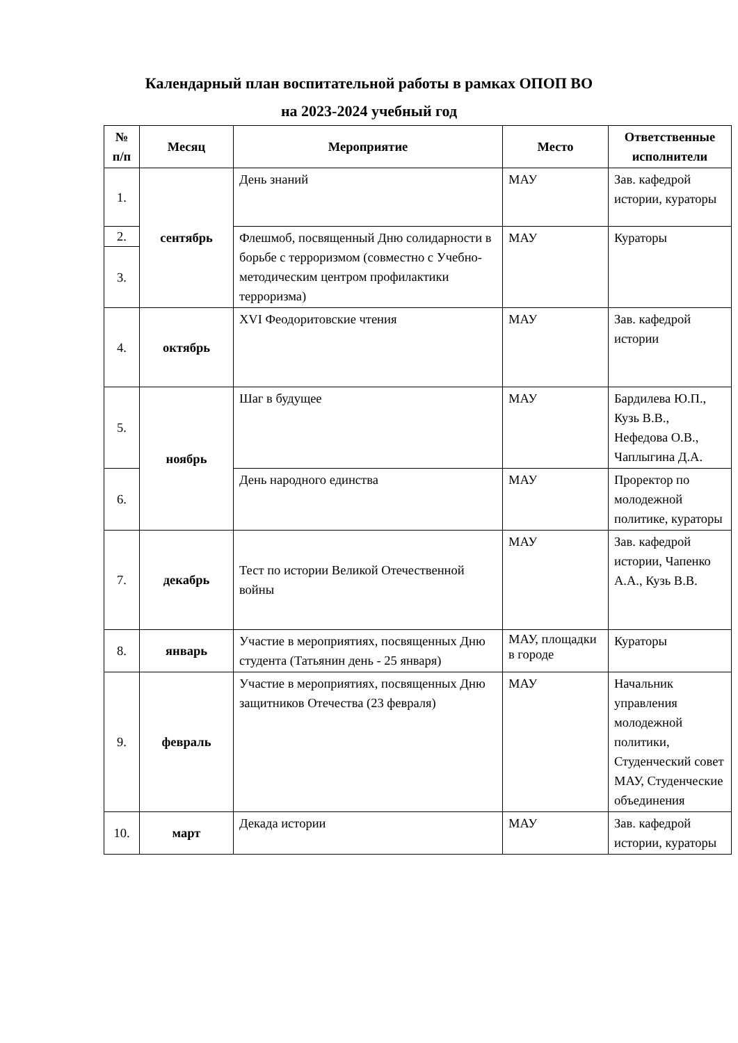Календарный план воспитательной работы в рамках ОПОП ВО
на 2023-2024 учебный год
| № п/п | Месяц | Мероприятие | Место | Ответственные исполнители |
| --- | --- | --- | --- | --- |
| 1. | сентябрь | День знаний | МАУ | Зав. кафедрой истории, кураторы |
| 2. | | Флешмоб, посвященный Дню солидарности в борьбе с терроризмом (совместно с Учебно-методическим центром профилактики терроризма) | МАУ | Кураторы |
| 3. | | | | |
| 4. | октябрь | XVI Феодоритовские чтения | МАУ | Зав. кафедрой истории |
| 5. | ноябрь | Шаг в будущее | МАУ | Бардилева Ю.П., Кузь В.В., Нефедова О.В., Чаплыгина Д.А. |
| 6. | | День народного единства | МАУ | Проректор по молодежной политике, кураторы |
| 7. | декабрь | Тест по истории Великой Отечественной войны | МАУ | Зав. кафедрой истории, Чапенко А.А., Кузь В.В. |
| 8. | январь | Участие в мероприятиях, посвященных Дню студента (Татьянин день - 25 января) | МАУ, площадки в городе | Кураторы |
| 9. | февраль | Участие в мероприятиях, посвященных Дню защитников Отечества (23 февраля) | МАУ | Начальник управления молодежной политики, Студенческий совет МАУ, Студенческие объединения |
| 10. | март | Декада истории | МАУ | Зав. кафедрой истории, кураторы |